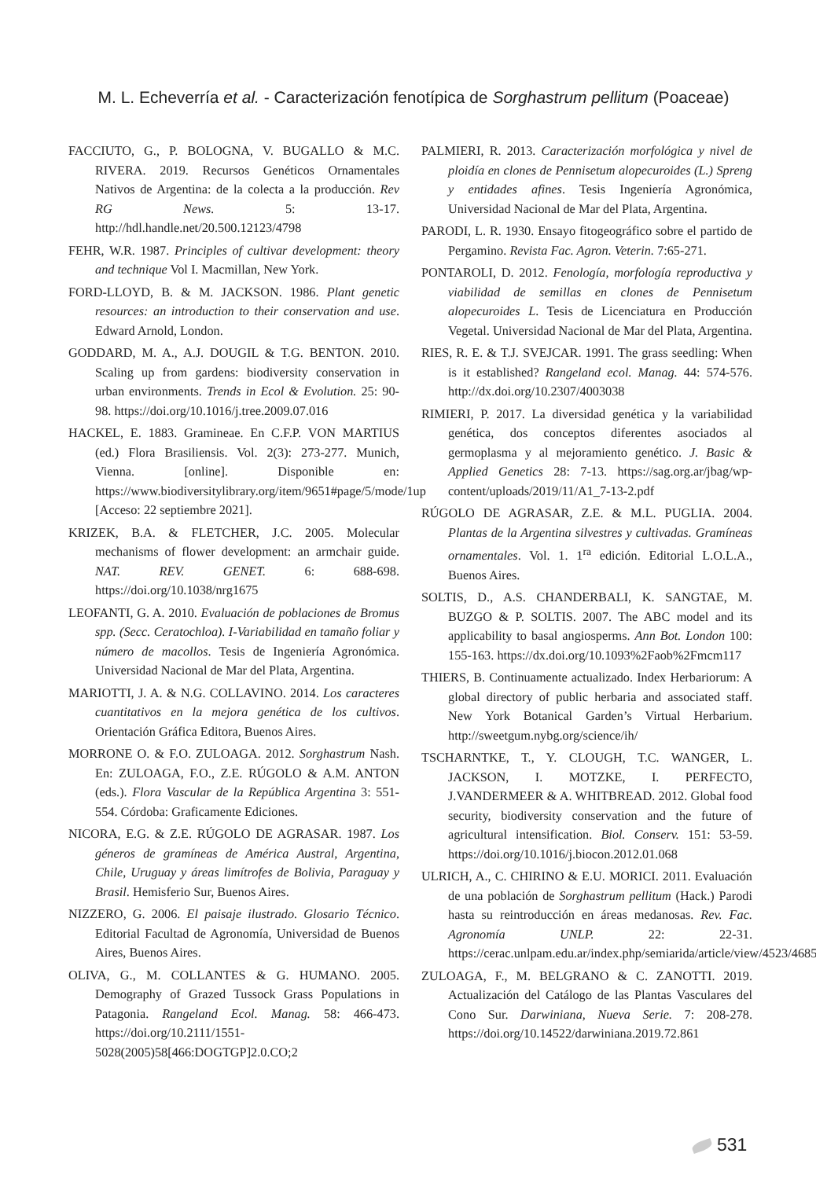M. L. Echeverría et al. - Caracterización fenotípica de Sorghastrum pellitum (Poaceae)
FACCIUTO, G., P. BOLOGNA, V. BUGALLO & M.C. RIVERA. 2019. Recursos Genéticos Ornamentales Nativos de Argentina: de la colecta a la producción. Rev RG News. 5: 13-17. http://hdl.handle.net/20.500.12123/4798
FEHR, W.R. 1987. Principles of cultivar development: theory and technique Vol I. Macmillan, New York.
FORD-LLOYD, B. & M. JACKSON. 1986. Plant genetic resources: an introduction to their conservation and use. Edward Arnold, London.
GODDARD, M. A., A.J. DOUGIL & T.G. BENTON. 2010. Scaling up from gardens: biodiversity conservation in urban environments. Trends in Ecol & Evolution. 25: 90-98. https://doi.org/10.1016/j.tree.2009.07.016
HACKEL, E. 1883. Gramineae. En C.F.P. VON MARTIUS (ed.) Flora Brasiliensis. Vol. 2(3): 273-277. Munich, Vienna. [online]. Disponible en: https://www.biodiversitylibrary.org/item/9651#page/5/mode/1up [Acceso: 22 septiembre 2021].
KRIZEK, B.A. & FLETCHER, J.C. 2005. Molecular mechanisms of flower development: an armchair guide. NAT. REV. GENET. 6: 688-698. https://doi.org/10.1038/nrg1675
LEOFANTI, G. A. 2010. Evaluación de poblaciones de Bromus spp. (Secc. Ceratochloa). I-Variabilidad en tamaño foliar y número de macollos. Tesis de Ingeniería Agronómica. Universidad Nacional de Mar del Plata, Argentina.
MARIOTTI, J. A. & N.G. COLLAVINO. 2014. Los caracteres cuantitativos en la mejora genética de los cultivos. Orientación Gráfica Editora, Buenos Aires.
MORRONE O. & F.O. ZULOAGA. 2012. Sorghastrum Nash. En: ZULOAGA, F.O., Z.E. RÚGOLO & A.M. ANTON (eds.). Flora Vascular de la República Argentina 3: 551-554. Córdoba: Graficamente Ediciones.
NICORA, E.G. & Z.E. RÚGOLO DE AGRASAR. 1987. Los géneros de gramíneas de América Austral, Argentina, Chile, Uruguay y áreas limítrofes de Bolivia, Paraguay y Brasil. Hemisferio Sur, Buenos Aires.
NIZZERO, G. 2006. El paisaje ilustrado. Glosario Técnico. Editorial Facultad de Agronomía, Universidad de Buenos Aires, Buenos Aires.
OLIVA, G., M. COLLANTES & G. HUMANO. 2005. Demography of Grazed Tussock Grass Populations in Patagonia. Rangeland Ecol. Manag. 58: 466-473. https://doi.org/10.2111/1551-5028(2005)58[466:DOGTGP]2.0.CO;2
PALMIERI, R. 2013. Caracterización morfológica y nivel de ploidía en clones de Pennisetum alopecuroides (L.) Spreng y entidades afines. Tesis Ingeniería Agronómica, Universidad Nacional de Mar del Plata, Argentina.
PARODI, L. R. 1930. Ensayo fitogeográfico sobre el partido de Pergamino. Revista Fac. Agron. Veterin. 7:65-271.
PONTAROLI, D. 2012. Fenología, morfología reproductiva y viabilidad de semillas en clones de Pennisetum alopecuroides L. Tesis de Licenciatura en Producción Vegetal. Universidad Nacional de Mar del Plata, Argentina.
RIES, R. E. & T.J. SVEJCAR. 1991. The grass seedling: When is it established? Rangeland ecol. Manag. 44: 574-576. http://dx.doi.org/10.2307/4003038
RIMIERI, P. 2017. La diversidad genética y la variabilidad genética, dos conceptos diferentes asociados al germoplasma y al mejoramiento genético. J. Basic & Applied Genetics 28: 7-13. https://sag.org.ar/jbag/wp-content/uploads/2019/11/A1_7-13-2.pdf
RÚGOLO DE AGRASAR, Z.E. & M.L. PUGLIA. 2004. Plantas de la Argentina silvestres y cultivadas. Gramíneas ornamentales. Vol. 1. 1<sup>ra</sup> edición. Editorial L.O.L.A., Buenos Aires.
SOLTIS, D., A.S. CHANDERBALI, K. SANGTAE, M. BUZGO & P. SOLTIS. 2007. The ABC model and its applicability to basal angiosperms. Ann Bot. London 100: 155-163. https://dx.doi.org/10.1093%2Faob%2Fmcm117
THIERS, B. Continuamente actualizado. Index Herbariorum: A global directory of public herbaria and associated staff. New York Botanical Garden’s Virtual Herbarium. http://sweetgum.nybg.org/science/ih/
TSCHARNTKE, T., Y. CLOUGH, T.C. WANGER, L. JACKSON, I. MOTZKE, I. PERFECTO, J.VANDERMEER & A. WHITBREAD. 2012. Global food security, biodiversity conservation and the future of agricultural intensification. Biol. Conserv. 151: 53-59. https://doi.org/10.1016/j.biocon.2012.01.068
ULRICH, A., C. CHIRINO & E.U. MORICI. 2011. Evaluación de una población de Sorghastrum pellitum (Hack.) Parodi hasta su reintroducción en áreas medanosas. Rev. Fac. Agronomía UNLP. 22: 22-31. https://cerac.unlpam.edu.ar/index.php/semiarida/article/view/4523/4685
ZULOAGA, F., M. BELGRANO & C. ZANOTTI. 2019. Actualización del Catálogo de las Plantas Vasculares del Cono Sur. Darwiniana, Nueva Serie. 7: 208-278. https://doi.org/10.14522/darwiniana.2019.72.861
531